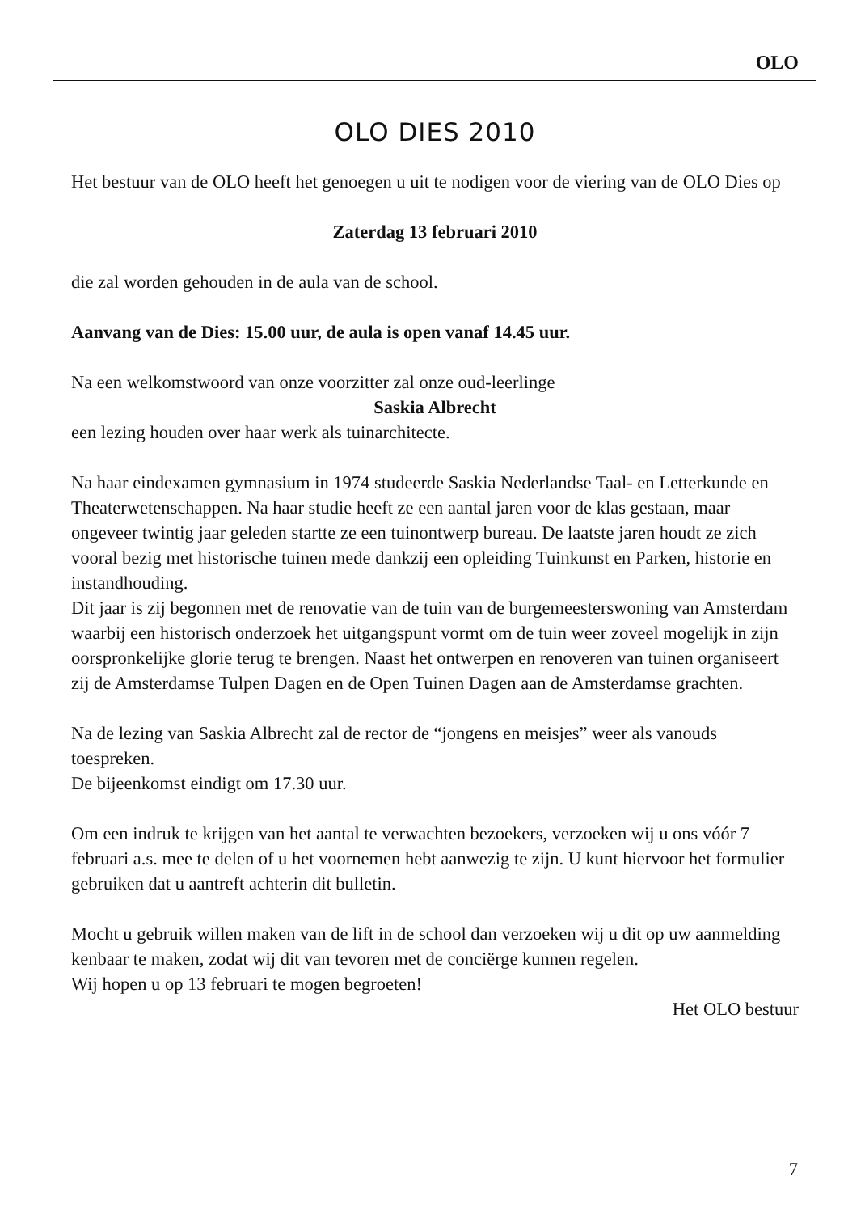OLO
OLO DIES 2010
Het bestuur van de OLO heeft het genoegen u uit te nodigen voor de viering van de OLO Dies op
Zaterdag 13 februari 2010
die zal worden gehouden in de aula van de school.
Aanvang van de Dies: 15.00 uur, de aula is open vanaf 14.45 uur.
Na een welkomstwoord van onze voorzitter zal onze oud-leerlinge
Saskia Albrecht
een lezing houden over haar werk als tuinarchitecte.
Na haar eindexamen gymnasium in 1974 studeerde Saskia Nederlandse Taal- en Letterkunde en Theaterwetenschappen. Na haar studie heeft ze een aantal jaren voor de klas gestaan, maar ongeveer twintig jaar geleden startte ze een tuinont­werp bureau. De laatste jaren houdt ze zich vooral bezig met historische tuinen mede dankzij een opleiding Tuinkunst en Parken, historie en instandhouding.
Dit jaar is zij begonnen met de renovatie van de tuin van de burgemeesterswoning van Amsterdam waarbij een historisch onderzoek het uitgangspunt vormt om de tuin weer zoveel mogelijk in zijn oorspronkelijke glorie terug te brengen. Naast het ontwerpen en renoveren van tuinen organiseert zij de Amsterdamse Tulpen Dagen en de Open Tuinen Dagen aan de Amsterdamse grachten.
Na de lezing van Saskia Albrecht zal de rector de “jongens en meisjes” weer als vanouds toespreken.
De bijeenkomst eindigt om 17.30 uur.
Om een indruk te krijgen van het aantal te verwachten bezoekers, verzoeken wij u ons vóór 7 februari a.s. mee te delen of u het voornemen hebt aanwezig te zijn. U kunt hiervoor het formulier gebruiken dat u aantreft achterin dit bulletin.
Mocht u gebruik willen maken van de lift in de school dan verzoeken wij u dit op uw aanmelding kenbaar te maken, zodat wij dit van tevoren met de conciërge kun­nen regelen.
Wij hopen u op 13 februari te mogen begroeten!
Het OLO bestuur
7